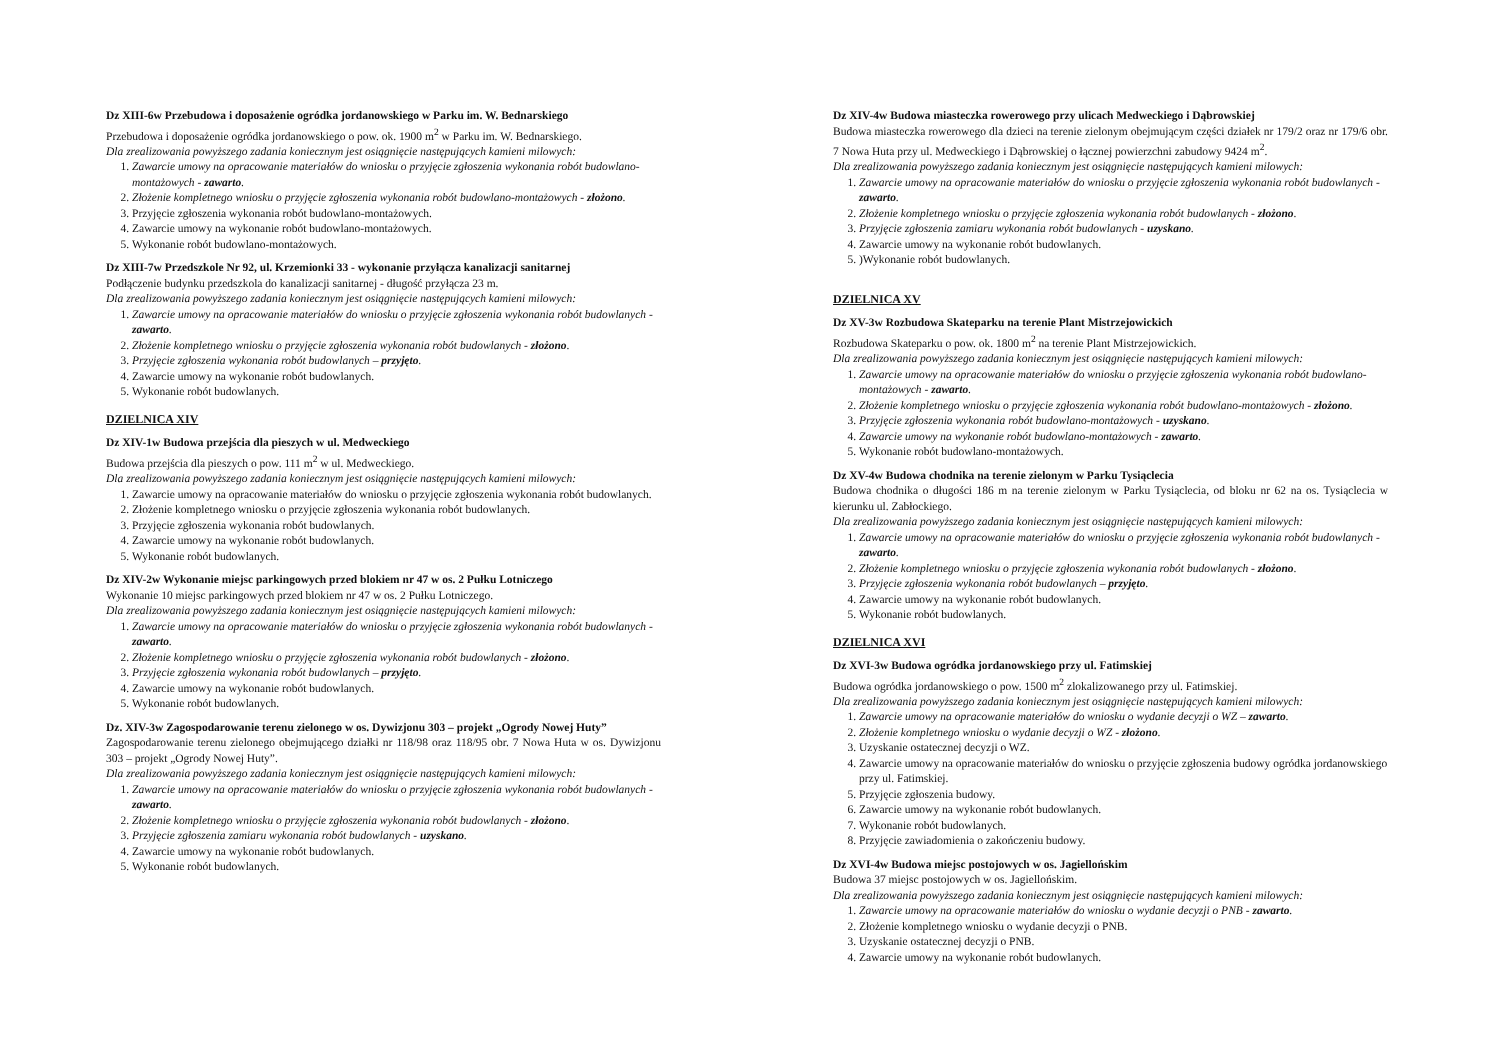Dz XIII-6w Przebudowa i doposażenie ogródka jordanowskiego w Parku im. W. Bednarskiego
Przebudowa i doposażenie ogródka jordanowskiego o pow. ok. 1900 m<sup>2</sup> w Parku im. W. Bednarskiego.
Dla zrealizowania powyższego zadania koniecznym jest osiągnięcie następujących kamieni milowych:
1. Zawarcie umowy na opracowanie materiałów do wniosku o przyjęcie zgłoszenia wykonania robót budowlano-montażowych - zawarto.
2. Złożenie kompletnego wniosku o przyjęcie zgłoszenia wykonania robót budowlano-montażowych - złożono.
3. Przyjęcie zgłoszenia wykonania robót budowlano-montażowych.
4. Zawarcie umowy na wykonanie robót budowlano-montażowych.
5. Wykonanie robót budowlano-montażowych.
Dz XIII-7w Przedszkole Nr 92, ul. Krzemionki 33 - wykonanie przyłącza kanalizacji sanitarnej
Podłączenie budynku przedszkola do kanalizacji sanitarnej - długość przyłącza 23 m.
Dla zrealizowania powyższego zadania koniecznym jest osiągnięcie następujących kamieni milowych:
1. Zawarcie umowy na opracowanie materiałów do wniosku o przyjęcie zgłoszenia wykonania robót budowlanych - zawarto.
2. Złożenie kompletnego wniosku o przyjęcie zgłoszenia wykonania robót budowlanych - złożono.
3. Przyjęcie zgłoszenia wykonania robót budowlanych – przyjęto.
4. Zawarcie umowy na wykonanie robót budowlanych.
5. Wykonanie robót budowlanych.
DZIELNICA XIV
Dz XIV-1w Budowa przejścia dla pieszych w ul. Medweckiego
Budowa przejścia dla pieszych o pow. 111 m<sup>2</sup> w ul. Medweckiego.
Dla zrealizowania powyższego zadania koniecznym jest osiągnięcie następujących kamieni milowych:
1. Zawarcie umowy na opracowanie materiałów do wniosku o przyjęcie zgłoszenia wykonania robót budowlanych.
2. Złożenie kompletnego wniosku o przyjęcie zgłoszenia wykonania robót budowlanych.
3. Przyjęcie zgłoszenia wykonania robót budowlanych.
4. Zawarcie umowy na wykonanie robót budowlanych.
5. Wykonanie robót budowlanych.
Dz XIV-2w Wykonanie miejsc parkingowych przed blokiem nr 47 w os. 2 Pułku Lotniczego
Wykonanie 10 miejsc parkingowych przed blokiem nr 47 w os. 2 Pułku Lotniczego.
Dla zrealizowania powyższego zadania koniecznym jest osiągnięcie następujących kamieni milowych:
1. Zawarcie umowy na opracowanie materiałów do wniosku o przyjęcie zgłoszenia wykonania robót budowlanych - zawarto.
2. Złożenie kompletnego wniosku o przyjęcie zgłoszenia wykonania robót budowlanych - złożono.
3. Przyjęcie zgłoszenia wykonania robót budowlanych – przyjęto.
4. Zawarcie umowy na wykonanie robót budowlanych.
5. Wykonanie robót budowlanych.
Dz. XIV-3w Zagospodarowanie terenu zielonego w os. Dywizjonu 303 – projekt „Ogrody Nowej Huty”
Zagospodarowanie terenu zielonego obejmującego działki nr 118/98 oraz 118/95 obr. 7 Nowa Huta w os. Dywizjonu 303 – projekt „Ogrody Nowej Huty”.
Dla zrealizowania powyższego zadania koniecznym jest osiągnięcie następujących kamieni milowych:
1. Zawarcie umowy na opracowanie materiałów do wniosku o przyjęcie zgłoszenia wykonania robót budowlanych - zawarto.
2. Złożenie kompletnego wniosku o przyjęcie zgłoszenia wykonania robót budowlanych - złożono.
3. Przyjęcie zgłoszenia zamiaru wykonania robót budowlanych - uzyskano.
4. Zawarcie umowy na wykonanie robót budowlanych.
5. Wykonanie robót budowlanych.
Dz XIV-4w Budowa miasteczka rowerowego przy ulicach Medweckiego i Dąbrowskiej
Budowa miasteczka rowerowego dla dzieci na terenie zielonym obejmującym części działek nr 179/2 oraz nr 179/6 obr. 7 Nowa Huta przy ul. Medweckiego i Dąbrowskiej o łącznej powierzchni zabudowy 9424 m<sup>2</sup>.
Dla zrealizowania powyższego zadania koniecznym jest osiągnięcie następujących kamieni milowych:
1. Zawarcie umowy na opracowanie materiałów do wniosku o przyjęcie zgłoszenia wykonania robót budowlanych - zawarto.
2. Złożenie kompletnego wniosku o przyjęcie zgłoszenia wykonania robót budowlanych - złożono.
3. Przyjęcie zgłoszenia zamiaru wykonania robót budowlanych - uzyskano.
4. Zawarcie umowy na wykonanie robót budowlanych.
5. )Wykonanie robót budowlanych.
DZIELNICA XV
Dz XV-3w Rozbudowa Skateparku na terenie Plant Mistrzejowickich
Rozbudowa Skateparku o pow. ok. 1800 m<sup>2</sup> na terenie Plant Mistrzejowickich.
Dla zrealizowania powyższego zadania koniecznym jest osiągnięcie następujących kamieni milowych:
1. Zawarcie umowy na opracowanie materiałów do wniosku o przyjęcie zgłoszenia wykonania robót budowlano-montażowych - zawarto.
2. Złożenie kompletnego wniosku o przyjęcie zgłoszenia wykonania robót budowlano-montażowych - złożono.
3. Przyjęcie zgłoszenia wykonania robót budowlano-montażowych - uzyskano.
4. Zawarcie umowy na wykonanie robót budowlano-montażowych - zawarto.
5. Wykonanie robót budowlano-montażowych.
Dz XV-4w Budowa chodnika na terenie zielonym w Parku Tysiąclecia
Budowa chodnika o długości 186 m na terenie zielonym w Parku Tysiąclecia, od bloku nr 62 na os. Tysiąclecia w kierunku ul. Zabłockiego.
Dla zrealizowania powyższego zadania koniecznym jest osiągnięcie następujących kamieni milowych:
1. Zawarcie umowy na opracowanie materiałów do wniosku o przyjęcie zgłoszenia wykonania robót budowlanych - zawarto.
2. Złożenie kompletnego wniosku o przyjęcie zgłoszenia wykonania robót budowlanych - złożono.
3. Przyjęcie zgłoszenia wykonania robót budowlanych – przyjęto.
4. Zawarcie umowy na wykonanie robót budowlanych.
5. Wykonanie robót budowlanych.
DZIELNICA XVI
Dz XVI-3w Budowa ogródka jordanowskiego przy ul. Fatimskiej
Budowa ogródka jordanowskiego o pow. 1500 m<sup>2</sup> zlokalizowanego przy ul. Fatimskiej.
Dla zrealizowania powyższego zadania koniecznym jest osiągnięcie następujących kamieni milowych:
1. Zawarcie umowy na opracowanie materiałów do wniosku o wydanie decyzji o WZ – zawarto.
2. Złożenie kompletnego wniosku o wydanie decyzji o WZ - złożono.
3. Uzyskanie ostatecznej decyzji o WZ.
4. Zawarcie umowy na opracowanie materiałów do wniosku o przyjęcie zgłoszenia budowy ogródka jordanowskiego przy ul. Fatimskiej.
5. Przyjęcie zgłoszenia budowy.
6. Zawarcie umowy na wykonanie robót budowlanych.
7. Wykonanie robót budowlanych.
8. Przyjęcie zawiadomienia o zakończeniu budowy.
Dz XVI-4w Budowa miejsc postojowych w os. Jagiellońskim
Budowa 37 miejsc postojowych w os. Jagiellońskim.
Dla zrealizowania powyższego zadania koniecznym jest osiągnięcie następujących kamieni milowych:
1. Zawarcie umowy na opracowanie materiałów do wniosku o wydanie decyzji o PNB - zawarto.
2. Złożenie kompletnego wniosku o wydanie decyzji o PNB.
3. Uzyskanie ostatecznej decyzji o PNB.
4. Zawarcie umowy na wykonanie robót budowlanych.